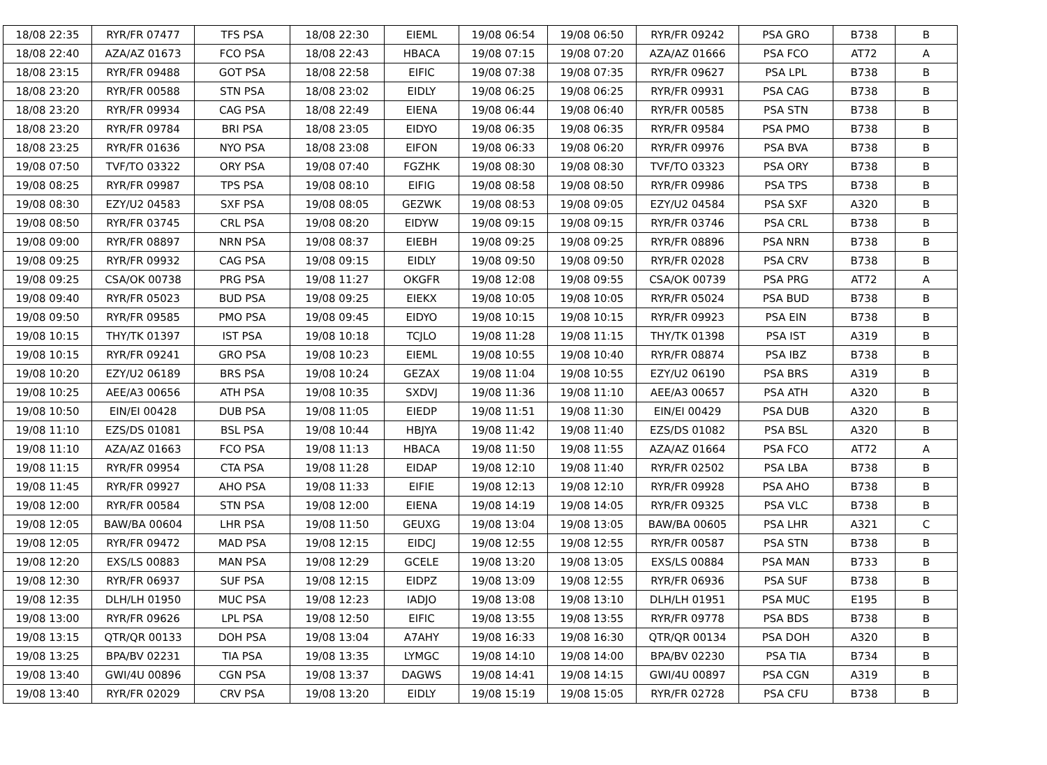| 18/08 22:35 | RYR/FR 07477 | TFS PSA | 18/08 22:30 | EIEML | 19/08 06:54 | 19/08 06:50 | RYR/FR 09242 | PSA GRO | B738 | B |
| 18/08 22:40 | AZA/AZ 01673 | FCO PSA | 18/08 22:43 | HBACA | 19/08 07:15 | 19/08 07:20 | AZA/AZ 01666 | PSA FCO | AT72 | A |
| 18/08 23:15 | RYR/FR 09488 | GOT PSA | 18/08 22:58 | EIFIC | 19/08 07:38 | 19/08 07:35 | RYR/FR 09627 | PSA LPL | B738 | B |
| 18/08 23:20 | RYR/FR 00588 | STN PSA | 18/08 23:02 | EIDLY | 19/08 06:25 | 19/08 06:25 | RYR/FR 09931 | PSA CAG | B738 | B |
| 18/08 23:20 | RYR/FR 09934 | CAG PSA | 18/08 22:49 | EIENA | 19/08 06:44 | 19/08 06:40 | RYR/FR 00585 | PSA STN | B738 | B |
| 18/08 23:20 | RYR/FR 09784 | BRI PSA | 18/08 23:05 | EIDYO | 19/08 06:35 | 19/08 06:35 | RYR/FR 09584 | PSA PMO | B738 | B |
| 18/08 23:25 | RYR/FR 01636 | NYO PSA | 18/08 23:08 | EIFON | 19/08 06:33 | 19/08 06:20 | RYR/FR 09976 | PSA BVA | B738 | B |
| 19/08 07:50 | TVF/TO 03322 | ORY PSA | 19/08 07:40 | FGZHK | 19/08 08:30 | 19/08 08:30 | TVF/TO 03323 | PSA ORY | B738 | B |
| 19/08 08:25 | RYR/FR 09987 | TPS PSA | 19/08 08:10 | EIFIG | 19/08 08:58 | 19/08 08:50 | RYR/FR 09986 | PSA TPS | B738 | B |
| 19/08 08:30 | EZY/U2 04583 | SXF PSA | 19/08 08:05 | GEZWK | 19/08 08:53 | 19/08 09:05 | EZY/U2 04584 | PSA SXF | A320 | B |
| 19/08 08:50 | RYR/FR 03745 | CRL PSA | 19/08 08:20 | EIDYW | 19/08 09:15 | 19/08 09:15 | RYR/FR 03746 | PSA CRL | B738 | B |
| 19/08 09:00 | RYR/FR 08897 | NRN PSA | 19/08 08:37 | EIEBH | 19/08 09:25 | 19/08 09:25 | RYR/FR 08896 | PSA NRN | B738 | B |
| 19/08 09:25 | RYR/FR 09932 | CAG PSA | 19/08 09:15 | EIDLY | 19/08 09:50 | 19/08 09:50 | RYR/FR 02028 | PSA CRV | B738 | B |
| 19/08 09:25 | CSA/OK 00738 | PRG PSA | 19/08 11:27 | OKGFR | 19/08 12:08 | 19/08 09:55 | CSA/OK 00739 | PSA PRG | AT72 | A |
| 19/08 09:40 | RYR/FR 05023 | BUD PSA | 19/08 09:25 | EIEKX | 19/08 10:05 | 19/08 10:05 | RYR/FR 05024 | PSA BUD | B738 | B |
| 19/08 09:50 | RYR/FR 09585 | PMO PSA | 19/08 09:45 | EIDYO | 19/08 10:15 | 19/08 10:15 | RYR/FR 09923 | PSA EIN | B738 | B |
| 19/08 10:15 | THY/TK 01397 | IST PSA | 19/08 10:18 | TCJLO | 19/08 11:28 | 19/08 11:15 | THY/TK 01398 | PSA IST | A319 | B |
| 19/08 10:15 | RYR/FR 09241 | GRO PSA | 19/08 10:23 | EIEML | 19/08 10:55 | 19/08 10:40 | RYR/FR 08874 | PSA IBZ | B738 | B |
| 19/08 10:20 | EZY/U2 06189 | BRS PSA | 19/08 10:24 | GEZAX | 19/08 11:04 | 19/08 10:55 | EZY/U2 06190 | PSA BRS | A319 | B |
| 19/08 10:25 | AEE/A3 00656 | ATH PSA | 19/08 10:35 | SXDVJ | 19/08 11:36 | 19/08 11:10 | AEE/A3 00657 | PSA ATH | A320 | B |
| 19/08 10:50 | EIN/EI 00428 | DUB PSA | 19/08 11:05 | EIEDP | 19/08 11:51 | 19/08 11:30 | EIN/EI 00429 | PSA DUB | A320 | B |
| 19/08 11:10 | EZS/DS 01081 | BSL PSA | 19/08 10:44 | HBJYA | 19/08 11:42 | 19/08 11:40 | EZS/DS 01082 | PSA BSL | A320 | B |
| 19/08 11:10 | AZA/AZ 01663 | FCO PSA | 19/08 11:13 | HBACA | 19/08 11:50 | 19/08 11:55 | AZA/AZ 01664 | PSA FCO | AT72 | A |
| 19/08 11:15 | RYR/FR 09954 | CTA PSA | 19/08 11:28 | EIDAP | 19/08 12:10 | 19/08 11:40 | RYR/FR 02502 | PSA LBA | B738 | B |
| 19/08 11:45 | RYR/FR 09927 | AHO PSA | 19/08 11:33 | EIFIE | 19/08 12:13 | 19/08 12:10 | RYR/FR 09928 | PSA AHO | B738 | B |
| 19/08 12:00 | RYR/FR 00584 | STN PSA | 19/08 12:00 | EIENA | 19/08 14:19 | 19/08 14:05 | RYR/FR 09325 | PSA VLC | B738 | B |
| 19/08 12:05 | BAW/BA 00604 | LHR PSA | 19/08 11:50 | GEUXG | 19/08 13:04 | 19/08 13:05 | BAW/BA 00605 | PSA LHR | A321 | C |
| 19/08 12:05 | RYR/FR 09472 | MAD PSA | 19/08 12:15 | EIDCJ | 19/08 12:55 | 19/08 12:55 | RYR/FR 00587 | PSA STN | B738 | B |
| 19/08 12:20 | EXS/LS 00883 | MAN PSA | 19/08 12:29 | GCELE | 19/08 13:20 | 19/08 13:05 | EXS/LS 00884 | PSA MAN | B733 | B |
| 19/08 12:30 | RYR/FR 06937 | SUF PSA | 19/08 12:15 | EIDPZ | 19/08 13:09 | 19/08 12:55 | RYR/FR 06936 | PSA SUF | B738 | B |
| 19/08 12:35 | DLH/LH 01950 | MUC PSA | 19/08 12:23 | IADJO | 19/08 13:08 | 19/08 13:10 | DLH/LH 01951 | PSA MUC | E195 | B |
| 19/08 13:00 | RYR/FR 09626 | LPL PSA | 19/08 12:50 | EIFIC | 19/08 13:55 | 19/08 13:55 | RYR/FR 09778 | PSA BDS | B738 | B |
| 19/08 13:15 | QTR/QR 00133 | DOH PSA | 19/08 13:04 | A7AHY | 19/08 16:33 | 19/08 16:30 | QTR/QR 00134 | PSA DOH | A320 | B |
| 19/08 13:25 | BPA/BV 02231 | TIA PSA | 19/08 13:35 | LYMGC | 19/08 14:10 | 19/08 14:00 | BPA/BV 02230 | PSA TIA | B734 | B |
| 19/08 13:40 | GWI/4U 00896 | CGN PSA | 19/08 13:37 | DAGWS | 19/08 14:41 | 19/08 14:15 | GWI/4U 00897 | PSA CGN | A319 | B |
| 19/08 13:40 | RYR/FR 02029 | CRV PSA | 19/08 13:20 | EIDLY | 19/08 15:19 | 19/08 15:05 | RYR/FR 02728 | PSA CFU | B738 | B |